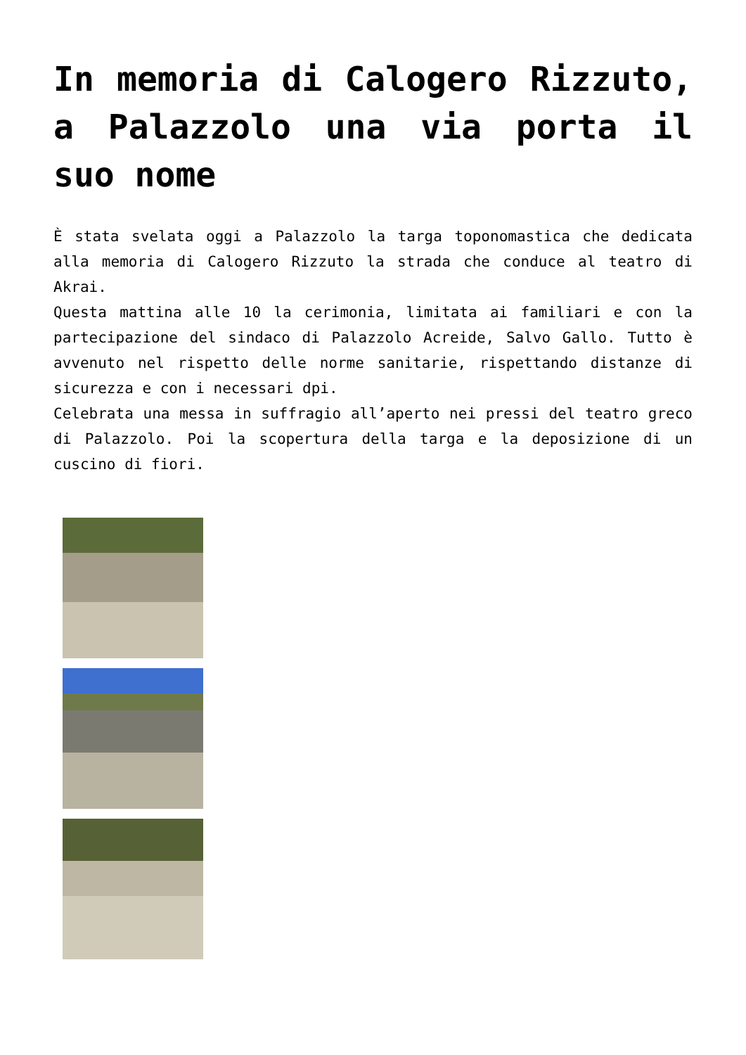In memoria di Calogero Rizzuto, a Palazzolo una via porta il suo nome
È stata svelata oggi a Palazzolo la targa toponomastica che dedicata alla memoria di Calogero Rizzuto la strada che conduce al teatro di Akrai.
Questa mattina alle 10 la cerimonia, limitata ai familiari e con la partecipazione del sindaco di Palazzolo Acreide, Salvo Gallo. Tutto è avvenuto nel rispetto delle norme sanitarie, rispettando distanze di sicurezza e con i necessari dpi.
Celebrata una messa in suffragio all’aperto nei pressi del teatro greco di Palazzolo. Poi la scopertura della targa e la deposizione di un cuscino di fiori.